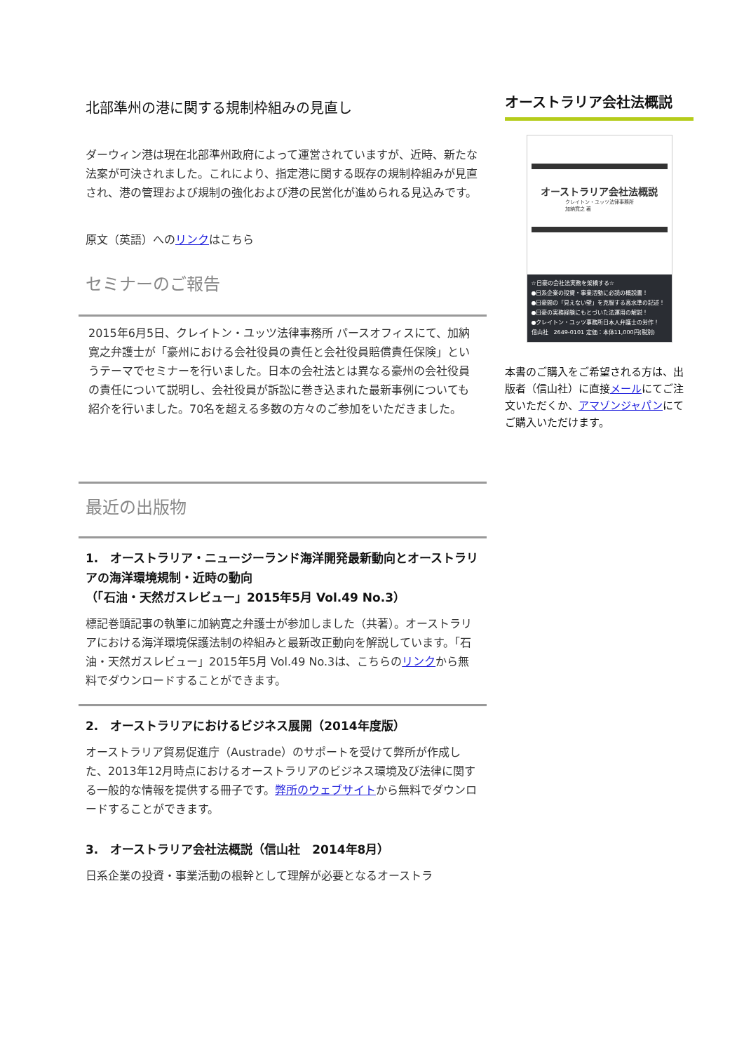北部準州の港に関する規制枠組みの見直し
ダーウィン港は現在北部準州政府によって運営されていますが、近時、新たな法案が可決されました。これにより、指定港に関する既存の規制枠組みが見直され、港の管理および規制の強化および港の民営化が進められる見込みです。
原文（英語）へのリンクはこちら
セミナーのご報告
2015年6月5日、クレイトン・ユッツ法律事務所 パースオフィスにて、加納寛之弁護士が「豪州における会社役員の責任と会社役員賠償責任保険」というテーマでセミナーを行いました。日本の会社法とは異なる豪州の会社役員の責任について説明し、会社役員が訴訟に巻き込まれた最新事例についても紹介を行いました。70名を超える多数の方々のご参加をいただきました。
最近の出版物
1.　オーストラリア・ニュージーランド海洋開発最新動向とオーストラリアの海洋環境規制・近時の動向
（「石油・天然ガスレビュー」2015年5月 Vol.49 No.3）
標記巻頭記事の執筆に加納寛之弁護士が参加しました（共著）。オーストラリアにおける海洋環境保護法制の枠組みと最新改正動向を解説しています。「石油・天然ガスレビュー」2015年5月 Vol.49 No.3は、こちらのリンクから無料でダウンロードすることができます。
2.　オーストラリアにおけるビジネス展開（2014年度版）
オーストラリア貿易促進庁（Austrade）のサポートを受けて弊所が作成した、2013年12月時点におけるオーストラリアのビジネス環境及び法律に関する一般的な情報を提供する冊子です。弊所のウェブサイトから無料でダウンロードすることができます。
3.　オーストラリア会社法概説（信山社　2014年8月）
日系企業の投資・事業活動の根幹として理解が必要となるオーストラ
オーストラリア会社法概説
オーストラリア会社法概説
クレイトン・ユッツ法律事務所
加納寛之 著
☆日豪の会社法実務を架橋する☆
●日系企業の投資・事業活動に必読の概説書！
●日豪間の「見えない壁」を克服する高水準の記述！
●日豪の実務経験にもとづいた法運用の解説！
●クレイトン・ユッツ事務所日本人弁護士の労作！
信山社　2649-0101 定価：本体11,000円(税別)
本書のご購入をご希望される方は、出版者（信山社）に直接メールにてご注文いただくか、アマゾンジャパンにてご購入いただけます。